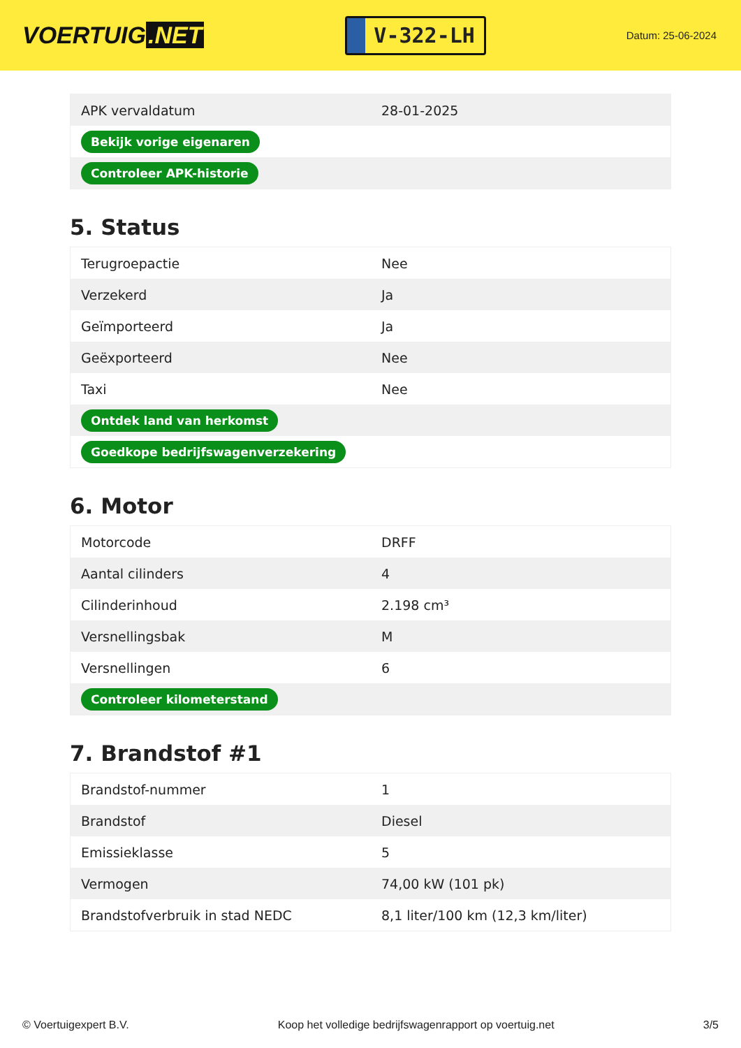VOERTUIG.NET
V-322-LH
Datum: 25-06-2024
| APK vervaldatum | 28-01-2025 |
| Bekijk vorige eigenaren | |
| Controleer APK-historie | |
5. Status
| Terugroepactie | Nee |
| Verzekerd | Ja |
| Geïmporteerd | Ja |
| Geëxporteerd | Nee |
| Taxi | Nee |
| Ontdek land van herkomst | |
| Goedkope bedrijfswagenverzekering | |
6. Motor
| Motorcode | DRFF |
| Aantal cilinders | 4 |
| Cilinderinhoud | 2.198 cm³ |
| Versnellingsbak | M |
| Versnellingen | 6 |
| Controleer kilometerstand | |
7. Brandstof #1
| Brandstof-nummer | 1 |
| Brandstof | Diesel |
| Emissieklasse | 5 |
| Vermogen | 74,00 kW (101 pk) |
| Brandstofverbruik in stad NEDC | 8,1 liter/100 km (12,3 km/liter) |
© Voertuigexpert B.V. Koop het volledige bedrijfswagenrapport op voertuig.net 3/5